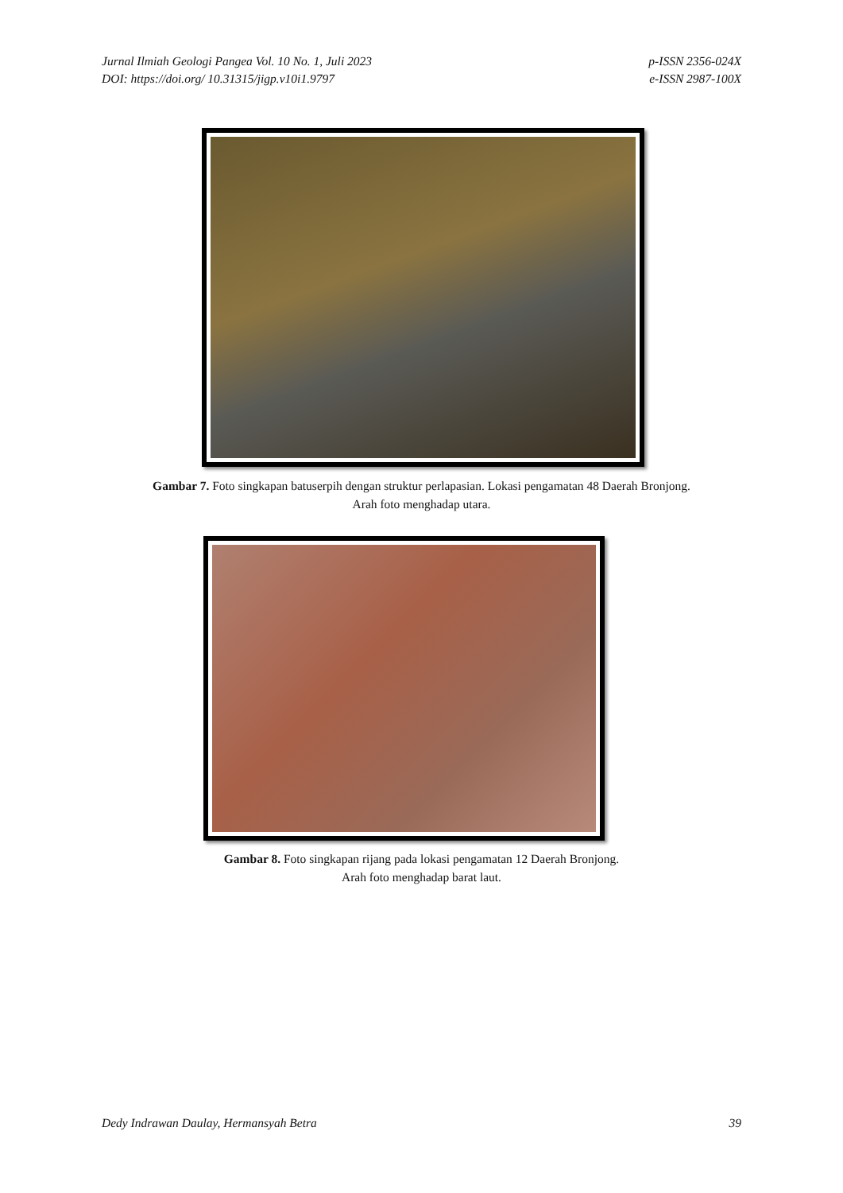Jurnal Ilmiah Geologi Pangea Vol. 10 No. 1, Juli 2023
DOI: https://doi.org/ 10.31315/jigp.v10i1.9797
p-ISSN 2356-024X
e-ISSN 2987-100X
Gambar 7. Foto singkapan batuserpih dengan struktur perlapasian. Lokasi pengamatan 48 Daerah Bronjong.
Arah foto menghadap utara.
Gambar 8. Foto singkapan rijang pada lokasi pengamatan 12 Daerah Bronjong.
Arah foto menghadap barat laut.
Dedy Indrawan Daulay, Hermansyah Betra
39